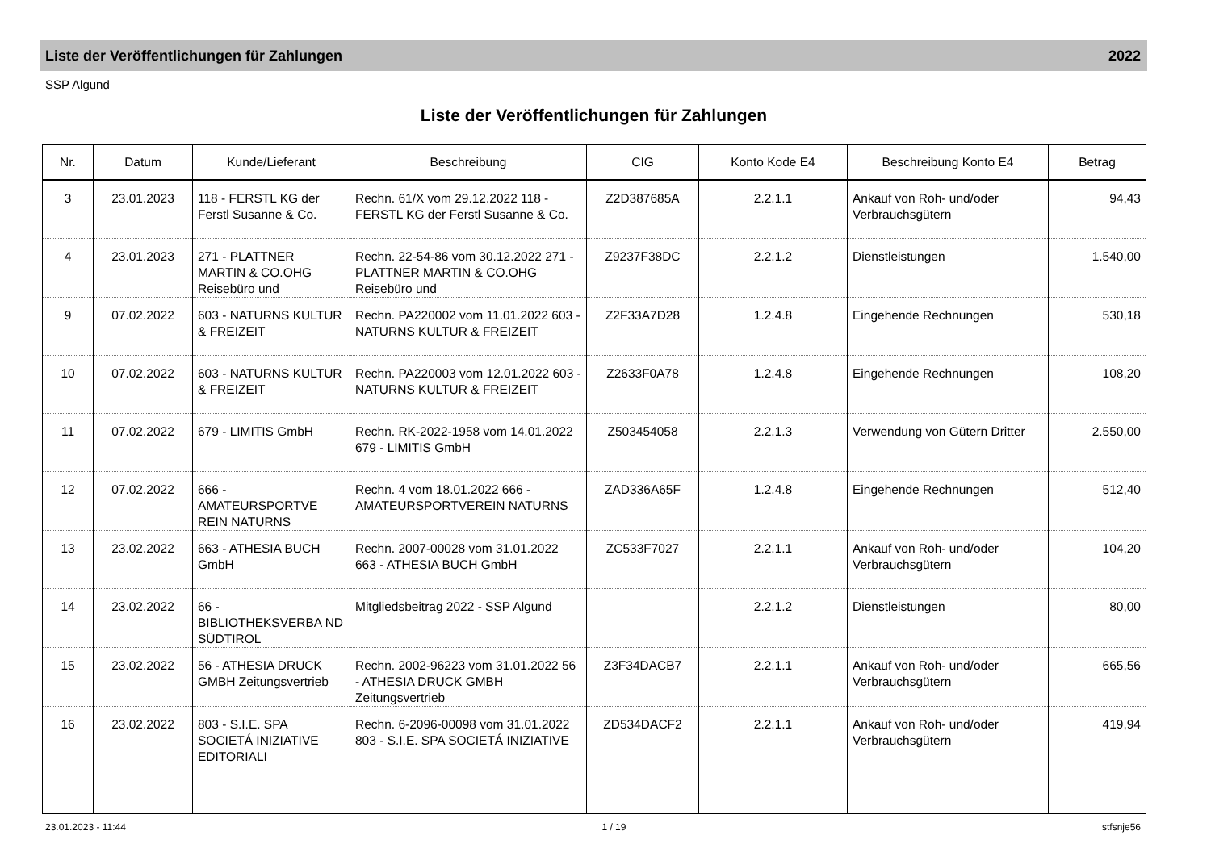Liste der Veröffentlichungen für Zahlungen 2022
SSP Algund
Liste der Veröffentlichungen für Zahlungen
| Nr. | Datum | Kunde/Lieferant | Beschreibung | CIG | Konto Kode E4 | Beschreibung Konto E4 | Betrag |
| --- | --- | --- | --- | --- | --- | --- | --- |
| 3 | 23.01.2023 | 118 - FERSTL KG der Ferstl Susanne & Co. | Rechn. 61/X vom 29.12.2022 118 - FERSTL KG der Ferstl Susanne & Co. | Z2D387685A | 2.2.1.1 | Ankauf von Roh- und/oder Verbrauchsgütern | 94,43 |
| 4 | 23.01.2023 | 271 - PLATTNER MARTIN & CO.OHG Reisebüro und | Rechn. 22-54-86 vom 30.12.2022 271 - PLATTNER MARTIN & CO.OHG Reisebüro und | Z9237F38DC | 2.2.1.2 | Dienstleistungen | 1.540,00 |
| 9 | 07.02.2022 | 603 - NATURNS KULTUR & FREIZEIT | Rechn. PA220002 vom 11.01.2022 603 - NATURNS KULTUR & FREIZEIT | Z2F33A7D28 | 1.2.4.8 | Eingehende Rechnungen | 530,18 |
| 10 | 07.02.2022 | 603 - NATURNS KULTUR & FREIZEIT | Rechn. PA220003 vom 12.01.2022 603 - NATURNS KULTUR & FREIZEIT | Z2633F0A78 | 1.2.4.8 | Eingehende Rechnungen | 108,20 |
| 11 | 07.02.2022 | 679 - LIMITIS GmbH | Rechn. RK-2022-1958 vom 14.01.2022 679 - LIMITIS GmbH | Z503454058 | 2.2.1.3 | Verwendung von Gütern Dritter | 2.550,00 |
| 12 | 07.02.2022 | 666 - AMATEURSPORTVE REIN NATURNS | Rechn. 4 vom 18.01.2022 666 - AMATEURSPORTVEREIN NATURNS | ZAD336A65F | 1.2.4.8 | Eingehende Rechnungen | 512,40 |
| 13 | 23.02.2022 | 663 - ATHESIA BUCH GmbH | Rechn. 2007-00028 vom 31.01.2022 663 - ATHESIA BUCH GmbH | ZC533F7027 | 2.2.1.1 | Ankauf von Roh- und/oder Verbrauchsgütern | 104,20 |
| 14 | 23.02.2022 | 66 - BIBLIOTHEKSVERBA ND SÜDTIROL | Mitgliedsbeitrag 2022 - SSP Algund | | 2.2.1.2 | Dienstleistungen | 80,00 |
| 15 | 23.02.2022 | 56 - ATHESIA DRUCK GMBH Zeitungsvertrieb | Rechn. 2002-96223 vom 31.01.2022 56 - ATHESIA DRUCK GMBH Zeitungsvertrieb | Z3F34DACB7 | 2.2.1.1 | Ankauf von Roh- und/oder Verbrauchsgütern | 665,56 |
| 16 | 23.02.2022 | 803 - S.I.E. SPA SOCIETÁ INIZIATIVE EDITORIALI | Rechn. 6-2096-00098 vom 31.01.2022 803 - S.I.E. SPA SOCIETÁ INIZIATIVE | ZD534DACF2 | 2.2.1.1 | Ankauf von Roh- und/oder Verbrauchsgütern | 419,94 |
23.01.2023 - 11:44 1 / 19 stfsnje56